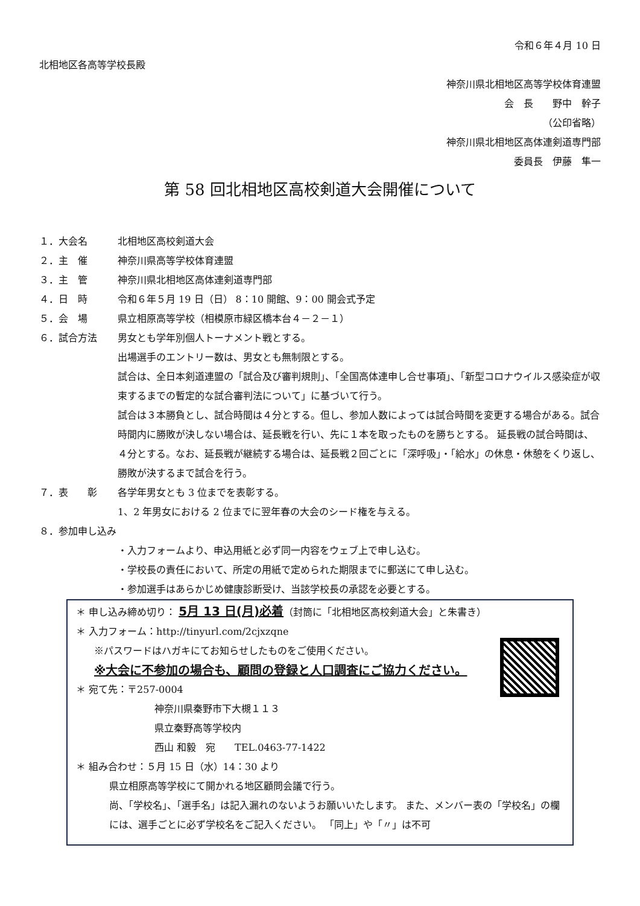令和６年４月 10 日
北相地区各高等学校長殿
神奈川県北相地区高等学校体育連盟
会　長　　野中　幹子
（公印省略）
神奈川県北相地区高体連剣道専門部
委員長　伊藤　隼一
第 58 回北相地区高校剣道大会開催について
１．大会名 北相地区高校剣道大会
２．主　催 神奈川県高等学校体育連盟
３．主　管 神奈川県北相地区高体連剣道専門部
４．日　時 令和６年５月 19 日（日） 8：10 開館、9：00 開会式予定
５．会　場 県立相原高等学校（相模原市緑区橋本台４－２－１）
６．試合方法 男女とも学年別個人トーナメント戦とする。
出場選手のエントリー数は、男女とも無制限とする。
試合は、全日本剣道連盟の「試合及び審判規則」、「全国高体連申し合せ事項」、「新型コロナウイルス感染症が収束するまでの暫定的な試合審判法について」に基づいて行う。
試合は３本勝負とし、試合時間は４分とする。但し、参加人数によっては試合時間を変更する場合がある。試合時間内に勝敗が決しない場合は、延長戦を行い、先に１本を取ったものを勝ちとする。 延長戦の試合時間は、４分とする。なお、延長戦が継続する場合は、延長戦２回ごとに「深呼吸」・「給水」の休息・休憩をくり返し、勝敗が決するまで試合を行う。
７．表　　彰 各学年男女とも 3 位までを表彰する。
1、2 年男女における 2 位までに翌年春の大会のシード権を与える。
８．参加申し込み
・入力フォームより、申込用紙と必ず同一内容をウェブ上で申し込む。
・学校長の責任において、所定の用紙で定められた期限までに郵送にて申し込む。
・参加選手はあらかじめ健康診断受け、当該学校長の承認を必要とする。
＊ 申し込み締め切り： 5月 13 日(月)必着（封筒に「北相地区高校剣道大会」と朱書き）
＊ 入力フォーム：http://tinyurl.com/2cjxzqne
※パスワードはハガキにてお知らせしたものをご使用ください。
※大会に不参加の場合も、顧問の登録と人口調査にご協力ください。
＊ 宛て先：〒257-0004
神奈川県秦野市下大槻１１３
県立秦野高等学校内
西山 和毅　宛　　TEL.0463-77-1422
＊ 組み合わせ：５月 15 日（水）14：30 より
県立相原高等学校にて開かれる地区顧問会議で行う。
尚、「学校名」、「選手名」は記入漏れのないようお願いいたします。 また、メンバー表の「学校名」の欄には、選手ごとに必ず学校名をご記入ください。 「同上」や「〃」は不可